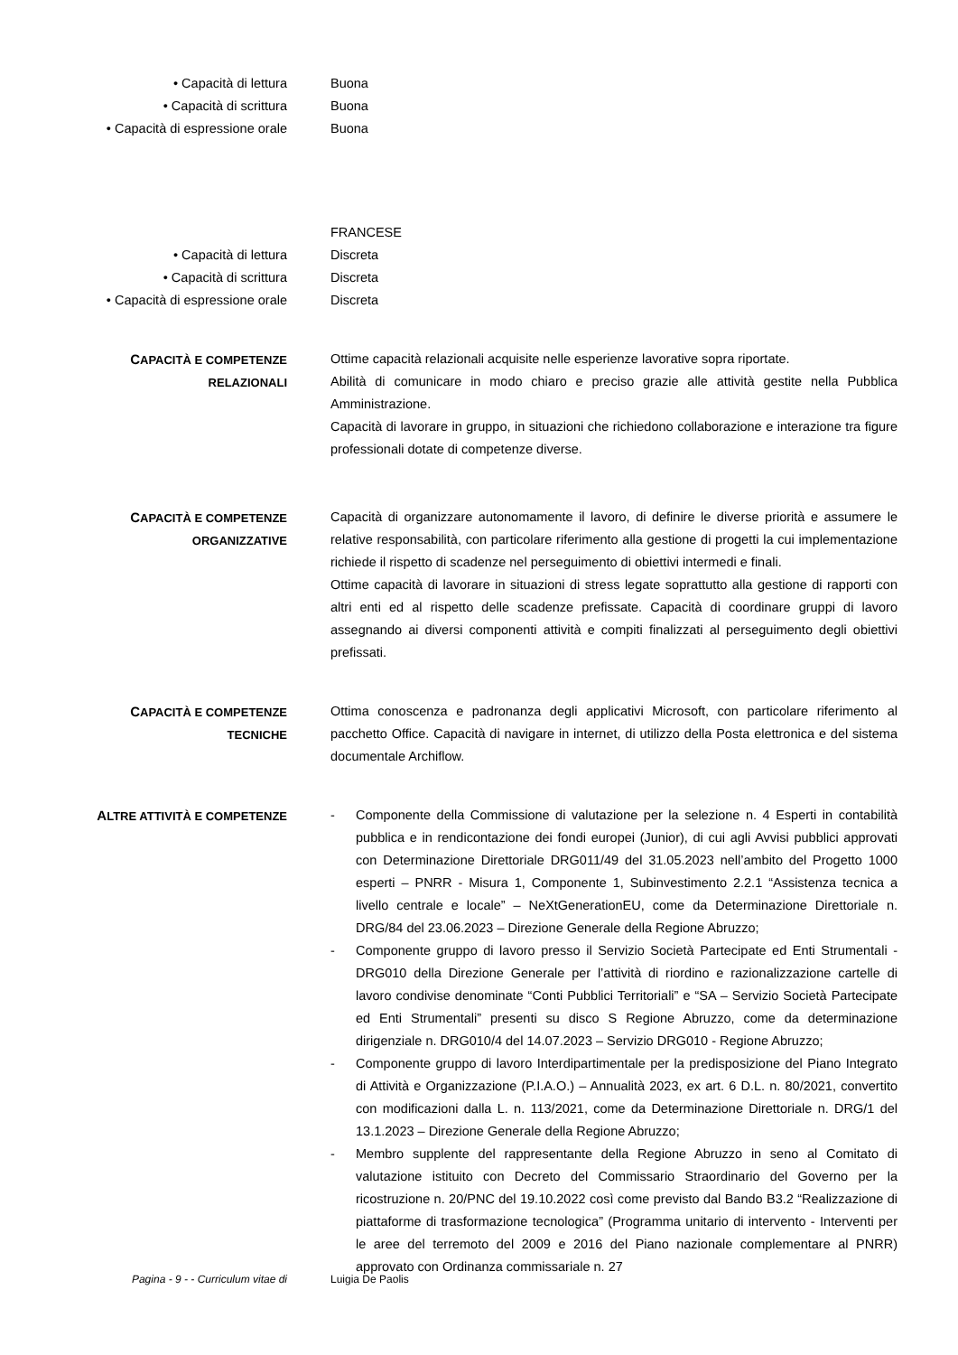• Capacità di lettura Buona
• Capacità di scrittura Buona
• Capacità di espressione orale Buona
FRANCESE
• Capacità di lettura Discreta
• Capacità di scrittura Discreta
• Capacità di espressione orale Discreta
CAPACITÀ E COMPETENZE
RELAZIONALI
Ottime capacità relazionali acquisite nelle esperienze lavorative sopra riportate.
Abilità di comunicare in modo chiaro e preciso grazie alle attività gestite nella Pubblica Amministrazione.
Capacità di lavorare in gruppo, in situazioni che richiedono collaborazione e interazione tra figure professionali dotate di competenze diverse.
CAPACITÀ E COMPETENZE
ORGANIZZATIVE
Capacità di organizzare autonomamente il lavoro, di definire le diverse priorità e assumere le relative responsabilità, con particolare riferimento alla gestione di progetti la cui implementazione richiede il rispetto di scadenze nel perseguimento di obiettivi intermedi e finali.
Ottime capacità di lavorare in situazioni di stress legate soprattutto alla gestione di rapporti con altri enti ed al rispetto delle scadenze prefissate. Capacità di coordinare gruppi di lavoro assegnando ai diversi componenti attività e compiti finalizzati al perseguimento degli obiettivi prefissati.
CAPACITÀ E COMPETENZE
TECNICHE
Ottima conoscenza e padronanza degli applicativi Microsoft, con particolare riferimento al pacchetto Office. Capacità di navigare in internet, di utilizzo della Posta elettronica e del sistema documentale Archiflow.
ALTRE ATTIVITÀ E COMPETENZE - Componente della Commissione di valutazione per la selezione n. 4 Esperti in contabilità pubblica e in rendicontazione dei fondi europei (Junior), di cui agli Avvisi pubblici approvati con Determinazione Direttoriale DRG011/49 del 31.05.2023 nell’ambito del Progetto 1000 esperti – PNRR - Misura 1, Componente 1, Subinvestimento 2.2.1 “Assistenza tecnica a livello centrale e locale” – NeXtGenerationEU, come da Determinazione Direttoriale n. DRG/84 del 23.06.2023 – Direzione Generale della Regione Abruzzo;
- Componente gruppo di lavoro presso il Servizio Società Partecipate ed Enti Strumentali - DRG010 della Direzione Generale per l’attività di riordino e razionalizzazione cartelle di lavoro condivise denominate “Conti Pubblici Territoriali” e “SA – Servizio Società Partecipate ed Enti Strumentali” presenti su disco S Regione Abruzzo, come da determinazione dirigenziale n. DRG010/4 del 14.07.2023 – Servizio DRG010 - Regione Abruzzo;
- Componente gruppo di lavoro Interdipartimentale per la predisposizione del Piano Integrato di Attività e Organizzazione (P.I.A.O.) – Annualità 2023, ex art. 6 D.L. n. 80/2021, convertito con modificazioni dalla L. n. 113/2021, come da Determinazione Direttoriale n. DRG/1 del 13.1.2023 – Direzione Generale della Regione Abruzzo;
- Membro supplente del rappresentante della Regione Abruzzo in seno al Comitato di valutazione istituito con Decreto del Commissario Straordinario del Governo per la ricostruzione n. 20/PNC del 19.10.2022 così come previsto dal Bando B3.2 “Realizzazione di piattaforme di trasformazione tecnologica” (Programma unitario di intervento - Interventi per le aree del terremoto del 2009 e 2016 del Piano nazionale complementare al PNRR) approvato con Ordinanza commissariale n. 27
Pagina - 9 - - Curriculum vitae di Luigia De Paolis